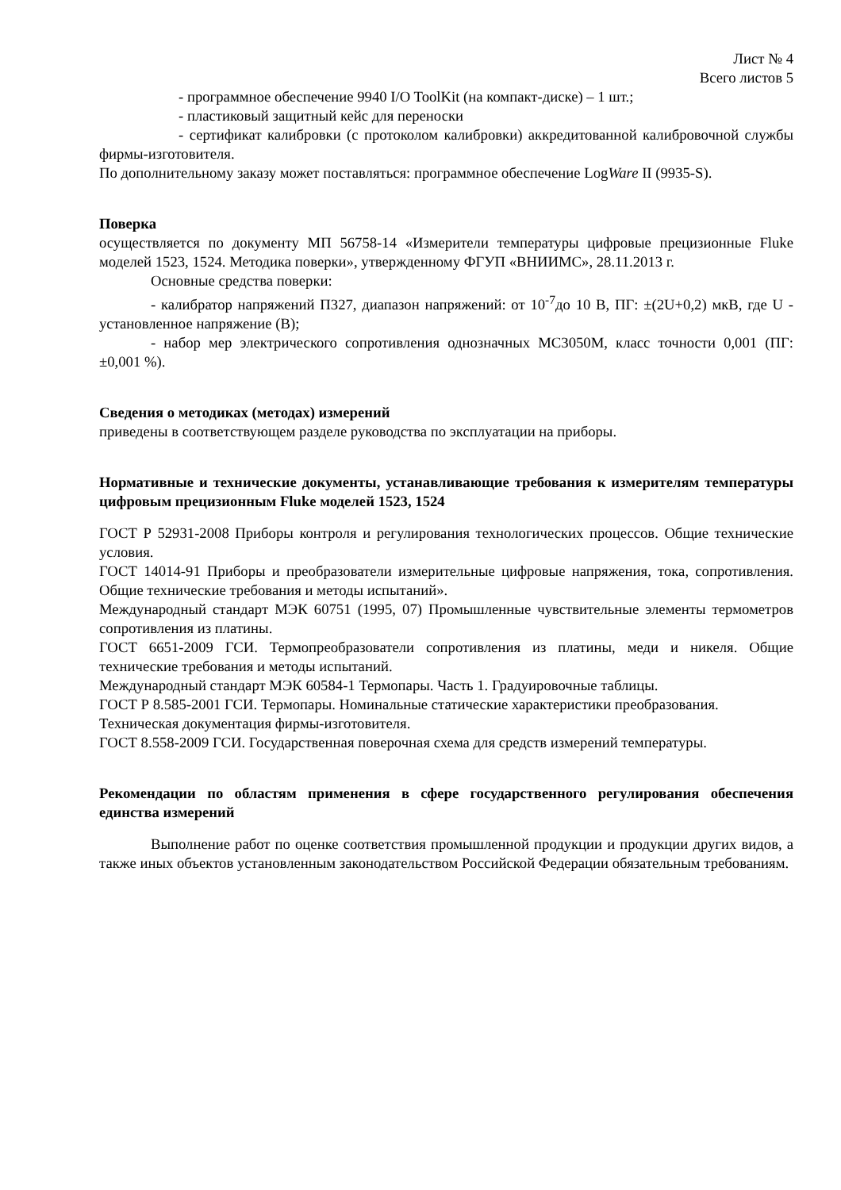Лист № 4
Всего листов 5
- программное обеспечение 9940 I/O ToolKit (на компакт-диске) – 1 шт.;
- пластиковый защитный кейс для переноски
- сертификат калибровки (с протоколом калибровки) аккредитованной калибровочной службы фирмы-изготовителя.
По дополнительному заказу может поставляться: программное обеспечение LogWare II (9935-S).
Поверка
осуществляется по документу МП 56758-14 «Измерители температуры цифровые прецизионные Fluke моделей 1523, 1524. Методика поверки», утвержденному ФГУП «ВНИИМС», 28.11.2013 г.
Основные средства поверки:
- калибратор напряжений П327, диапазон напряжений: от 10<sup>-7</sup>до 10 В, ПГ: ±(2U+0,2) мкВ, где U - установленное напряжение (В);
- набор мер электрического сопротивления однозначных МС3050М, класс точности 0,001 (ПГ: ±0,001 %).
Сведения о методиках (методах) измерений
приведены в соответствующем разделе руководства по эксплуатации на приборы.
Нормативные и технические документы, устанавливающие требования к измерителям температуры цифровым прецизионным Fluke моделей 1523, 1524
ГОСТ Р 52931-2008 Приборы контроля и регулирования технологических процессов. Общие технические условия.
ГОСТ 14014-91 Приборы и преобразователи измерительные цифровые напряжения, тока, сопротивления. Общие технические требования и методы испытаний».
Международный стандарт МЭК 60751 (1995, 07) Промышленные чувствительные элементы термометров сопротивления из платины.
ГОСТ 6651-2009 ГСИ. Термопреобразователи сопротивления из платины, меди и никеля. Общие технические требования и методы испытаний.
Международный стандарт МЭК 60584-1 Термопары. Часть 1. Градуировочные таблицы.
ГОСТ Р 8.585-2001 ГСИ. Термопары. Номинальные статические характеристики преобразования.
Техническая документация фирмы-изготовителя.
ГОСТ 8.558-2009 ГСИ. Государственная поверочная схема для средств измерений температуры.
Рекомендации по областям применения в сфере государственного регулирования обеспечения единства измерений
Выполнение работ по оценке соответствия промышленной продукции и продукции других видов, а также иных объектов установленным законодательством Российской Федерации обязательным требованиям.